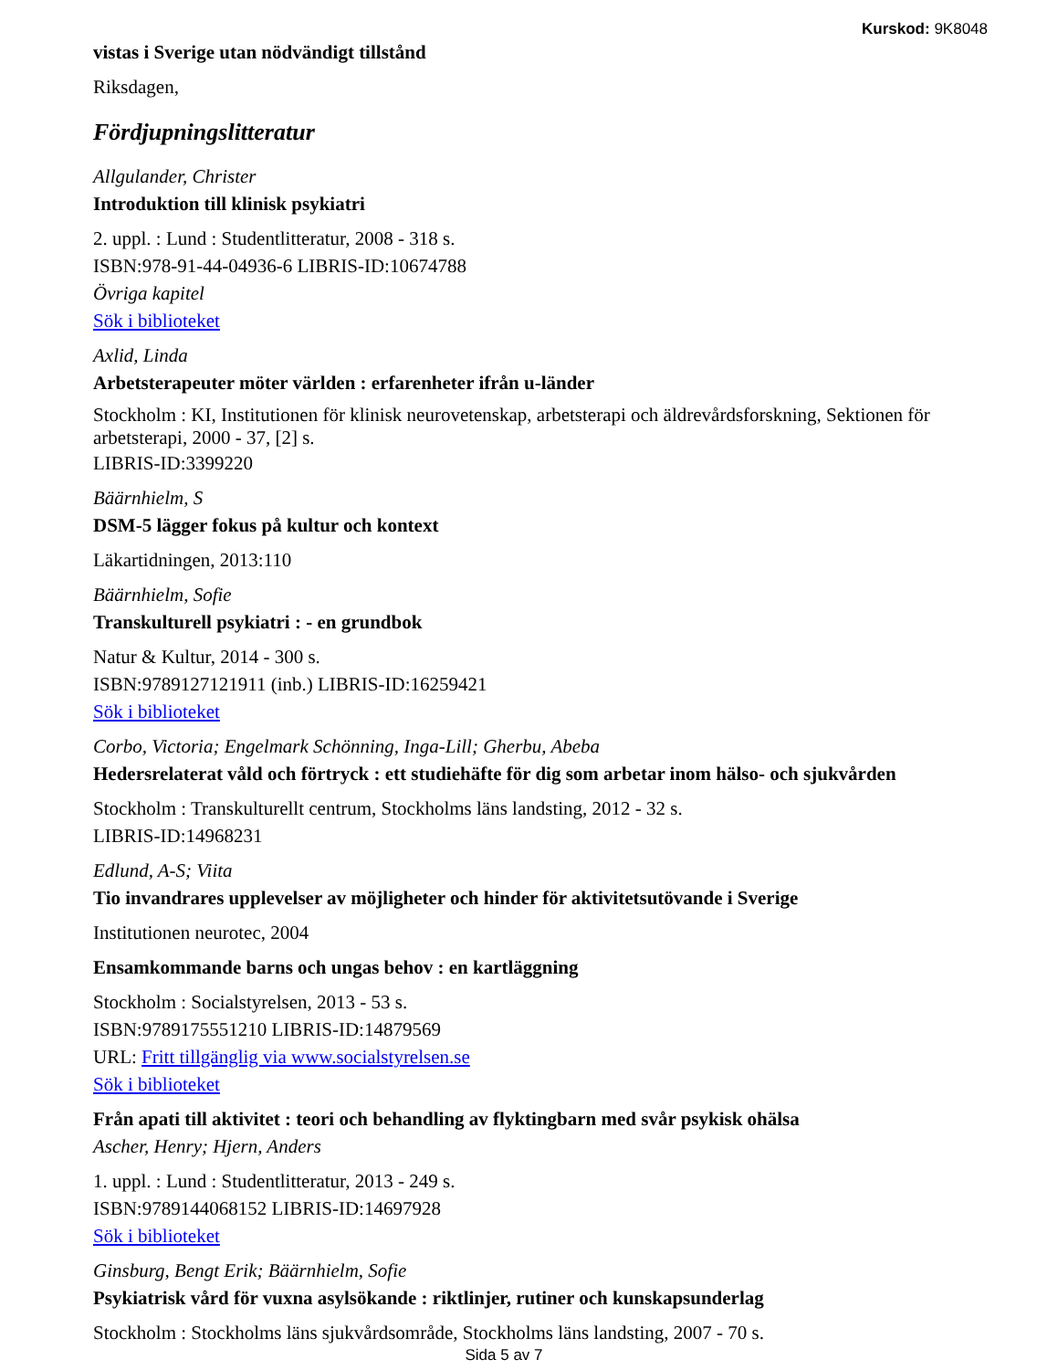Kurskod: 9K8048
vistas i Sverige utan nödvändigt tillstånd
Riksdagen,
Fördjupningslitteratur
Allgulander, Christer
Introduktion till klinisk psykiatri
2. uppl. : Lund : Studentlitteratur, 2008 - 318 s.
ISBN:978-91-44-04936-6 LIBRIS-ID:10674788
Övriga kapitel
Sök i biblioteket
Axlid, Linda
Arbetsterapeuter möter världen : erfarenheter ifrån u-länder
Stockholm : KI, Institutionen för klinisk neurovetenskap, arbetsterapi och äldrevårdsforskning, Sektionen för arbetsterapi, 2000 - 37, [2] s.
LIBRIS-ID:3399220
Bäärnhielm, S
DSM-5 lägger fokus på kultur och kontext
Läkartidningen, 2013:110
Bäärnhielm, Sofie
Transkulturell psykiatri : - en grundbok
Natur & Kultur, 2014 - 300 s.
ISBN:9789127121911 (inb.) LIBRIS-ID:16259421
Sök i biblioteket
Corbo, Victoria; Engelmark Schönning, Inga-Lill; Gherbu, Abeba
Hedersrelaterat våld och förtryck : ett studiehäfte för dig som arbetar inom hälso- och sjukvården
Stockholm : Transkulturellt centrum, Stockholms läns landsting, 2012 - 32 s.
LIBRIS-ID:14968231
Edlund, A-S; Viita
Tio invandrares upplevelser av möjligheter och hinder för aktivitetsutövande i Sverige
Institutionen neurotec, 2004
Ensamkommande barns och ungas behov : en kartläggning
Stockholm : Socialstyrelsen, 2013 - 53 s.
ISBN:9789175551210 LIBRIS-ID:14879569
URL: Fritt tillgänglig via www.socialstyrelsen.se
Sök i biblioteket
Från apati till aktivitet : teori och behandling av flyktingbarn med svår psykisk ohälsa
Ascher, Henry; Hjern, Anders
1. uppl. : Lund : Studentlitteratur, 2013 - 249 s.
ISBN:9789144068152 LIBRIS-ID:14697928
Sök i biblioteket
Ginsburg, Bengt Erik; Bäärnhielm, Sofie
Psykiatrisk vård för vuxna asylsökande : riktlinjer, rutiner och kunskapsunderlag
Stockholm : Stockholms läns sjukvårdsområde, Stockholms läns landsting, 2007 - 70 s.
Sida 5 av 7